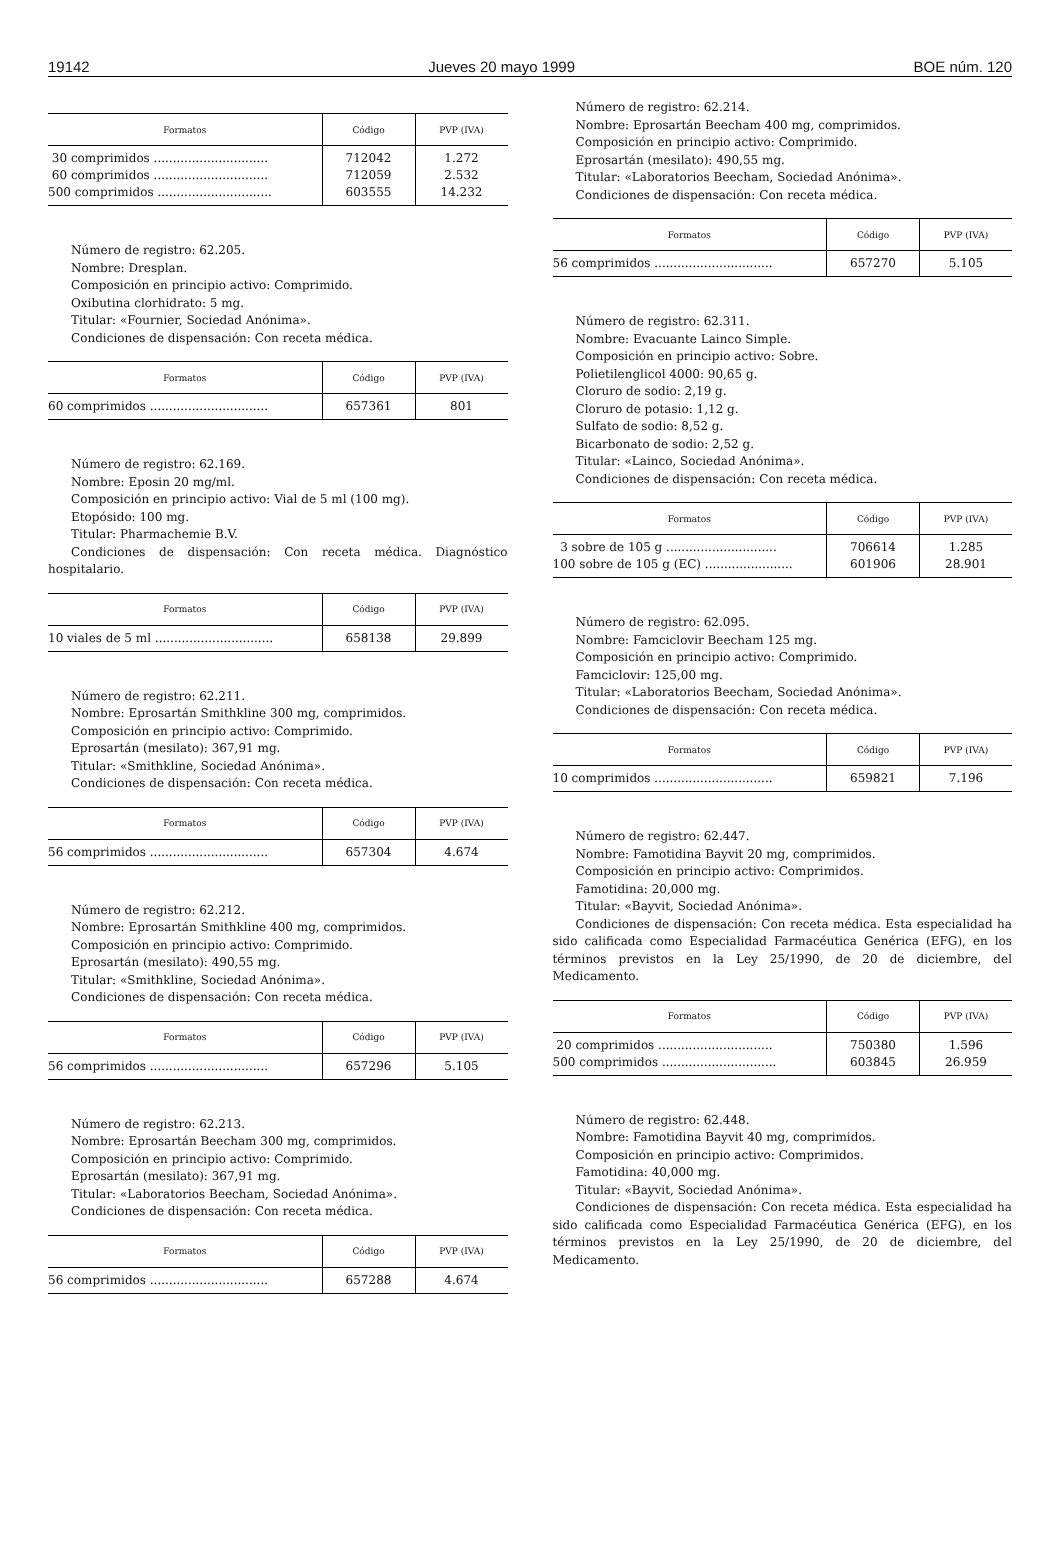19142 Jueves 20 mayo 1999 BOE núm. 120
| Formatos | Código | PVP (IVA) |
| --- | --- | --- |
| 30 comprimidos .............................. 60 comprimidos .............................. 500 comprimidos .............................. | 712042 712059 603555 | 1.272 2.532 14.232 |
Número de registro: 62.205.
Nombre: Dresplan.
Composición en principio activo: Comprimido.
Oxibutina clorhidrato: 5 mg.
Titular: «Fournier, Sociedad Anónima».
Condiciones de dispensación: Con receta médica.
| Formatos | Código | PVP (IVA) |
| --- | --- | --- |
| 60 comprimidos ............................... | 657361 | 801 |
Número de registro: 62.169.
Nombre: Eposin 20 mg/ml.
Composición en principio activo: Vial de 5 ml (100 mg).
Etopósido: 100 mg.
Titular: Pharmachemie B.V.
Condiciones de dispensación: Con receta médica. Diagnóstico hospitalario.
| Formatos | Código | PVP (IVA) |
| --- | --- | --- |
| 10 viales de 5 ml ............................... | 658138 | 29.899 |
Número de registro: 62.211.
Nombre: Eprosartán Smithkline 300 mg, comprimidos.
Composición en principio activo: Comprimido.
Eprosartán (mesilato): 367,91 mg.
Titular: «Smithkline, Sociedad Anónima».
Condiciones de dispensación: Con receta médica.
| Formatos | Código | PVP (IVA) |
| --- | --- | --- |
| 56 comprimidos ............................... | 657304 | 4.674 |
Número de registro: 62.212.
Nombre: Eprosartán Smithkline 400 mg, comprimidos.
Composición en principio activo: Comprimido.
Eprosartán (mesilato): 490,55 mg.
Titular: «Smithkline, Sociedad Anónima».
Condiciones de dispensación: Con receta médica.
| Formatos | Código | PVP (IVA) |
| --- | --- | --- |
| 56 comprimidos ............................... | 657296 | 5.105 |
Número de registro: 62.213.
Nombre: Eprosartán Beecham 300 mg, comprimidos.
Composición en principio activo: Comprimido.
Eprosartán (mesilato): 367,91 mg.
Titular: «Laboratorios Beecham, Sociedad Anónima».
Condiciones de dispensación: Con receta médica.
| Formatos | Código | PVP (IVA) |
| --- | --- | --- |
| 56 comprimidos ............................... | 657288 | 4.674 |
Número de registro: 62.214.
Nombre: Eprosartán Beecham 400 mg, comprimidos.
Composición en principio activo: Comprimido.
Eprosartán (mesilato): 490,55 mg.
Titular: «Laboratorios Beecham, Sociedad Anónima».
Condiciones de dispensación: Con receta médica.
| Formatos | Código | PVP (IVA) |
| --- | --- | --- |
| 56 comprimidos ............................... | 657270 | 5.105 |
Número de registro: 62.311.
Nombre: Evacuante Lainco Simple.
Composición en principio activo: Sobre.
Polietilenglicol 4000: 90,65 g.
Cloruro de sodio: 2,19 g.
Cloruro de potasio: 1,12 g.
Sulfato de sodio: 8,52 g.
Bicarbonato de sodio: 2,52 g.
Titular: «Lainco, Sociedad Anónima».
Condiciones de dispensación: Con receta médica.
| Formatos | Código | PVP (IVA) |
| --- | --- | --- |
| 3 sobre de 105 g ............................. 100 sobre de 105 g (EC) ....................... | 706614 601906 | 1.285 28.901 |
Número de registro: 62.095.
Nombre: Famciclovir Beecham 125 mg.
Composición en principio activo: Comprimido.
Famciclovir: 125,00 mg.
Titular: «Laboratorios Beecham, Sociedad Anónima».
Condiciones de dispensación: Con receta médica.
| Formatos | Código | PVP (IVA) |
| --- | --- | --- |
| 10 comprimidos ............................... | 659821 | 7.196 |
Número de registro: 62.447.
Nombre: Famotidina Bayvit 20 mg, comprimidos.
Composición en principio activo: Comprimidos.
Famotidina: 20,000 mg.
Titular: «Bayvit, Sociedad Anónima».
Condiciones de dispensación: Con receta médica. Esta especialidad ha sido calificada como Especialidad Farmacéutica Genérica (EFG), en los términos previstos en la Ley 25/1990, de 20 de diciembre, del Medicamento.
| Formatos | Código | PVP (IVA) |
| --- | --- | --- |
| 20 comprimidos .............................. 500 comprimidos .............................. | 750380 603845 | 1.596 26.959 |
Número de registro: 62.448.
Nombre: Famotidina Bayvit 40 mg, comprimidos.
Composición en principio activo: Comprimidos.
Famotidina: 40,000 mg.
Titular: «Bayvit, Sociedad Anónima».
Condiciones de dispensación: Con receta médica. Esta especialidad ha sido calificada como Especialidad Farmacéutica Genérica (EFG), en los términos previstos en la Ley 25/1990, de 20 de diciembre, del Medicamento.